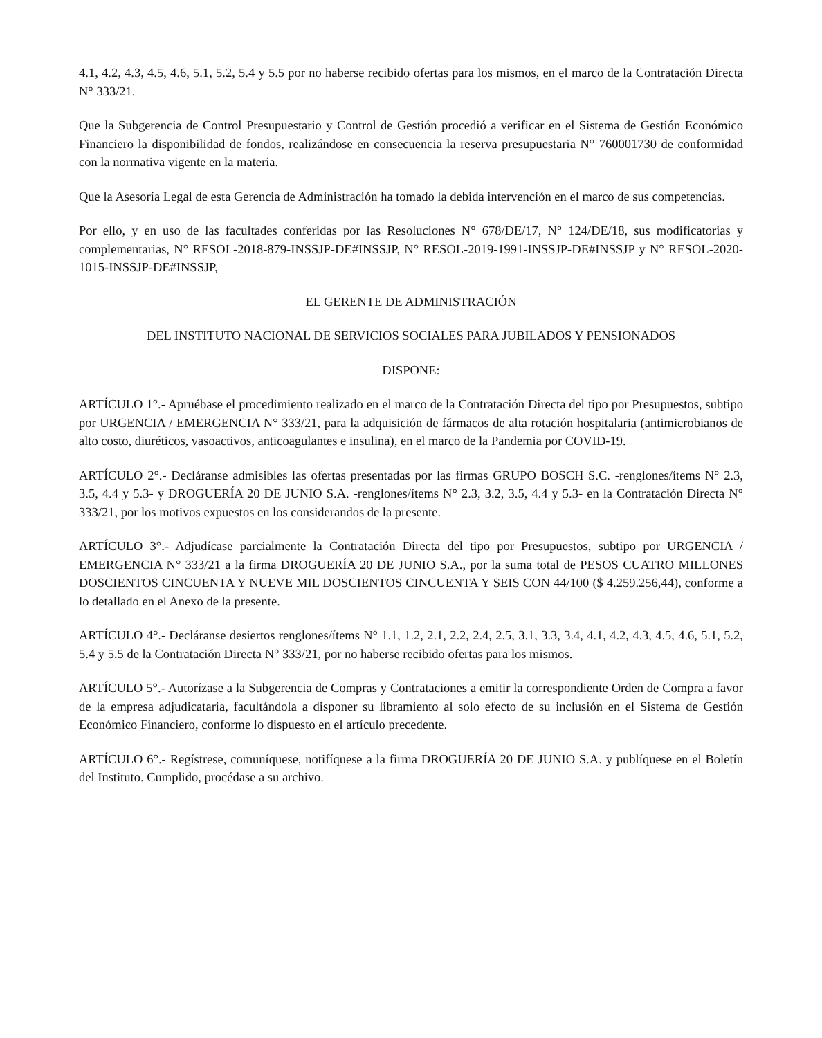4.1, 4.2, 4.3, 4.5, 4.6, 5.1, 5.2, 5.4 y 5.5 por no haberse recibido ofertas para los mismos, en el marco de la Contratación Directa N° 333/21.
Que la Subgerencia de Control Presupuestario y Control de Gestión procedió a verificar en el Sistema de Gestión Económico Financiero la disponibilidad de fondos, realizándose en consecuencia la reserva presupuestaria N° 760001730 de conformidad con la normativa vigente en la materia.
Que la Asesoría Legal de esta Gerencia de Administración ha tomado la debida intervención en el marco de sus competencias.
Por ello, y en uso de las facultades conferidas por las Resoluciones N° 678/DE/17, N° 124/DE/18, sus modificatorias y complementarias, N° RESOL-2018-879-INSSJP-DE#INSSJP, N° RESOL-2019-1991-INSSJP-DE#INSSJP y N° RESOL-2020-1015-INSSJP-DE#INSSJP,
EL GERENTE DE ADMINISTRACIÓN
DEL INSTITUTO NACIONAL DE SERVICIOS SOCIALES PARA JUBILADOS Y PENSIONADOS
DISPONE:
ARTÍCULO 1°.- Apruébase el procedimiento realizado en el marco de la Contratación Directa del tipo por Presupuestos, subtipo por URGENCIA / EMERGENCIA N° 333/21, para la adquisición de fármacos de alta rotación hospitalaria (antimicrobianos de alto costo, diuréticos, vasoactivos, anticoagulantes e insulina), en el marco de la Pandemia por COVID-19.
ARTÍCULO 2°.- Decláranse admisibles las ofertas presentadas por las firmas GRUPO BOSCH S.C. -renglones/ítems N° 2.3, 3.5, 4.4 y 5.3- y DROGUERÍA 20 DE JUNIO S.A. -renglones/ítems N° 2.3, 3.2, 3.5, 4.4 y 5.3- en la Contratación Directa N° 333/21, por los motivos expuestos en los considerandos de la presente.
ARTÍCULO 3°.- Adjudícase parcialmente la Contratación Directa del tipo por Presupuestos, subtipo por URGENCIA / EMERGENCIA N° 333/21 a la firma DROGUERÍA 20 DE JUNIO S.A., por la suma total de PESOS CUATRO MILLONES DOSCIENTOS CINCUENTA Y NUEVE MIL DOSCIENTOS CINCUENTA Y SEIS CON 44/100 ($ 4.259.256,44), conforme a lo detallado en el Anexo de la presente.
ARTÍCULO 4°.- Decláranse desiertos renglones/ítems N° 1.1, 1.2, 2.1, 2.2, 2.4, 2.5, 3.1, 3.3, 3.4, 4.1, 4.2, 4.3, 4.5, 4.6, 5.1, 5.2, 5.4 y 5.5 de la Contratación Directa N° 333/21, por no haberse recibido ofertas para los mismos.
ARTÍCULO 5°.- Autorízase a la Subgerencia de Compras y Contrataciones a emitir la correspondiente Orden de Compra a favor de la empresa adjudicataria, facultándola a disponer su libramiento al solo efecto de su inclusión en el Sistema de Gestión Económico Financiero, conforme lo dispuesto en el artículo precedente.
ARTÍCULO 6°.- Regístrese, comuníquese, notifíquese a la firma DROGUERÍA 20 DE JUNIO S.A. y publíquese en el Boletín del Instituto. Cumplido, procédase a su archivo.